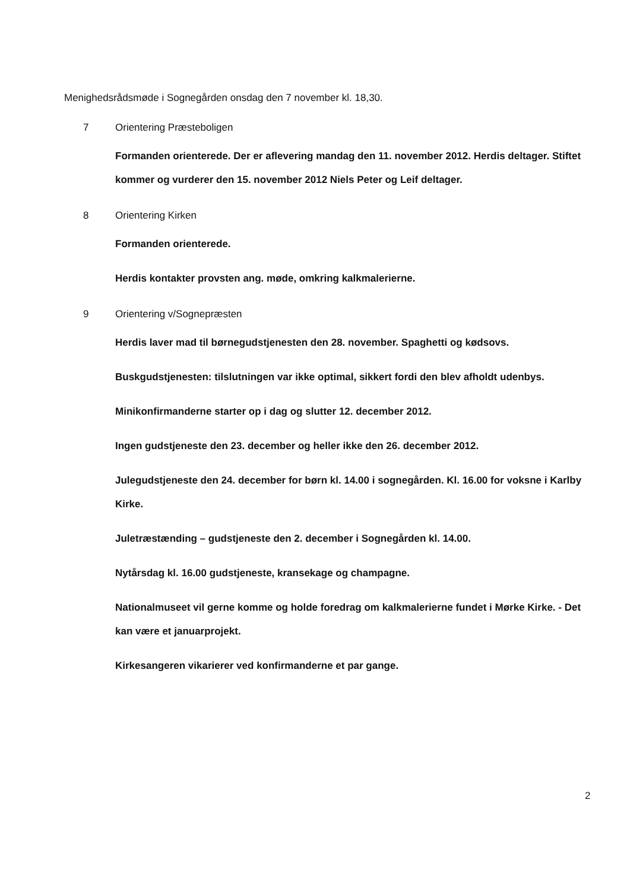Menighedsrådsmøde i Sognegården onsdag den 7 november kl. 18,30.
7 Orientering Præsteboligen
Formanden orienterede. Der er aflevering mandag den 11. november 2012. Herdis deltager. Stiftet kommer og vurderer den 15. november 2012 Niels Peter og Leif deltager.
8 Orientering Kirken
Formanden orienterede.
Herdis kontakter provsten ang. møde, omkring kalkmalerierne.
9 Orientering v/Sognepræsten
Herdis laver mad til børnegudstjenesten den 28. november. Spaghetti og kødsovs.
Buskgudstjenesten: tilslutningen var ikke optimal, sikkert fordi den blev afholdt udenbys.
Minikonfirmanderne starter op i dag og slutter 12. december 2012.
Ingen gudstjeneste den 23. december og heller ikke den 26. december 2012.
Julegudstjeneste den 24. december for børn kl. 14.00 i sognegården. Kl. 16.00 for voksne i Karlby Kirke.
Juletræstænding – gudstjeneste den 2. december i Sognegården kl. 14.00.
Nytårsdag kl. 16.00 gudstjeneste, kransekage og champagne.
Nationalmuseet vil gerne komme og holde foredrag om kalkmalerierne fundet i Mørke Kirke. - Det kan være et januarprojekt.
Kirkesangeren vikarierer ved konfirmanderne et par gange.
2